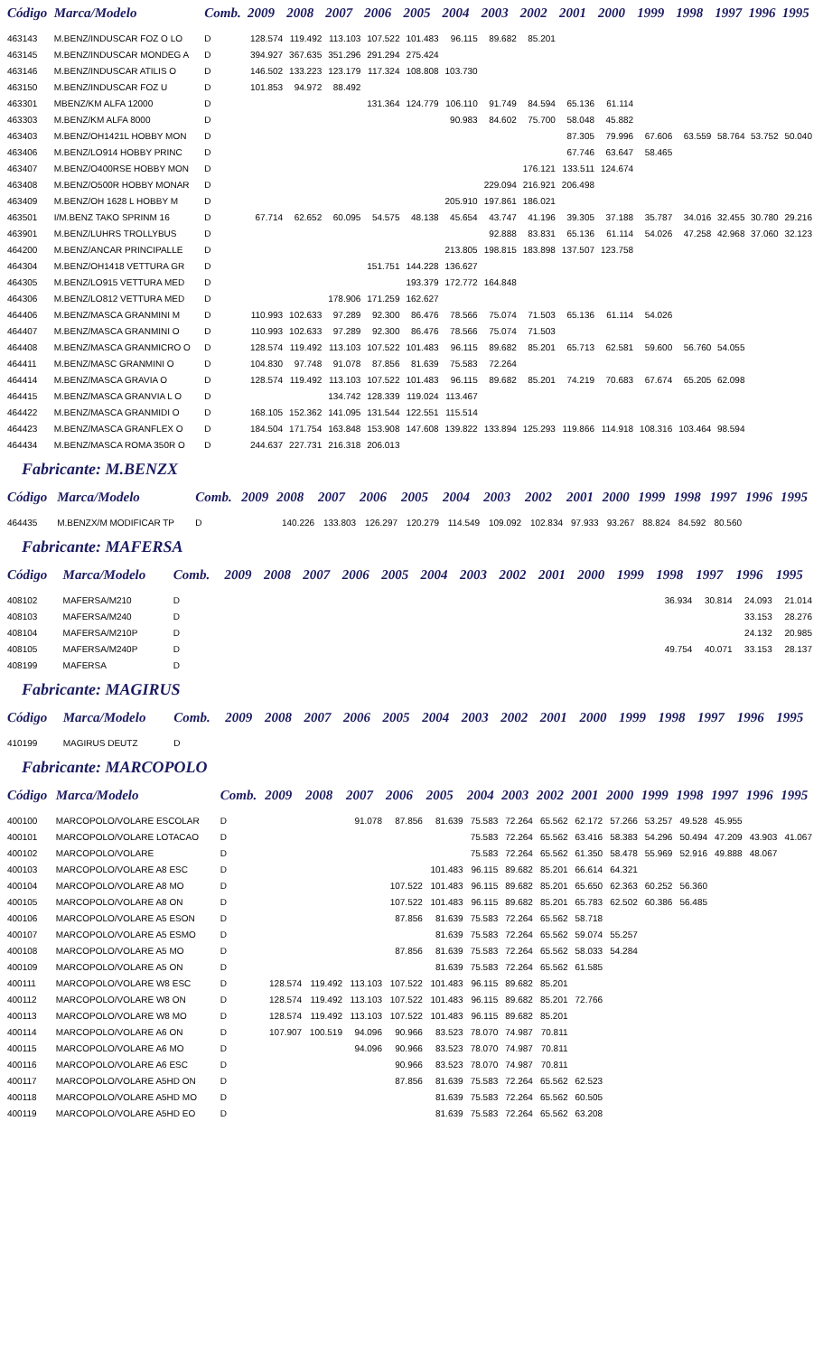| Código | Marca/Modelo | Comb. | 2009 | 2008 | 2007 | 2006 | 2005 | 2004 | 2003 | 2002 | 2001 | 2000 | 1999 | 1998 | 1997 | 1996 | 1995 |
| --- | --- | --- | --- | --- | --- | --- | --- | --- | --- | --- | --- | --- | --- | --- | --- | --- | --- |
| 463143 | M.BENZ/INDUSCAR FOZ O LO | D | 128.574 | 119.492 | 113.103 | 107.522 | 101.483 | 96.115 | 89.682 | 85.201 | | | | | | | |
| 463145 | M.BENZ/INDUSCAR MONDEG A | D | 394.927 | 367.635 | 351.296 | 291.294 | 275.424 | | | | | | | | | | |
| 463146 | M.BENZ/INDUSCAR ATILIS O | D | 146.502 | 133.223 | 123.179 | 117.324 | 108.808 | 103.730 | | | | | | | | | |
| 463150 | M.BENZ/INDUSCAR FOZ U | D | 101.853 | 94.972 | 88.492 | | | | | | | | | | | | |
| 463301 | MBENZ/KM ALFA 12000 | D | | | | 131.364 | 124.779 | 106.110 | 91.749 | 84.594 | 65.136 | 61.114 | | | | | |
| 463303 | M.BENZ/KM ALFA 8000 | D | | | | | | 90.983 | 84.602 | 75.700 | 58.048 | 45.882 | | | | | |
| 463403 | M.BENZ/OH1421L HOBBY MON | D | | | | | | | | | 87.305 | 79.996 | 67.606 | 63.559 | 58.764 | 53.752 | 50.040 |
| 463406 | M.BENZ/LO914 HOBBY PRINC | D | | | | | | | | | 67.746 | 63.647 | 58.465 | | | | |
| 463407 | M.BENZ/O400RSE HOBBY MON | D | | | | | | | | 176.121 | 133.511 | 124.674 | | | | | |
| 463408 | M.BENZ/O500R HOBBY MONAR | D | | | | | | | 229.094 | 216.921 | 206.498 | | | | | | |
| 463409 | M.BENZ/OH 1628 L HOBBY M | D | | | | | | 205.910 | 197.861 | 186.021 | | | | | | | |
| 463501 | I/M.BENZ TAKO SPRINM 16 | D | 67.714 | 62.652 | 60.095 | 54.575 | 48.138 | 45.654 | 43.747 | 41.196 | 39.305 | 37.188 | 35.787 | 34.016 | 32.455 | 30.780 | 29.216 |
| 463901 | M.BENZ/LUHRS TROLLYBUS | D | | | | | | | 92.888 | 83.831 | 65.136 | 61.114 | 54.026 | 47.258 | 42.968 | 37.060 | 32.123 |
| 464200 | M.BENZ/ANCAR PRINCIPALLE | D | | | | | | 213.805 | 198.815 | 183.898 | 137.507 | 123.758 | | | | | |
| 464304 | M.BENZ/OH1418 VETTURA GR | D | | | | 151.751 | 144.228 | 136.627 | | | | | | | | | |
| 464305 | M.BENZ/LO915 VETTURA MED | D | | | | | 193.379 | 172.772 | 164.848 | | | | | | | | |
| 464306 | M.BENZ/LO812 VETTURA MED | D | | | 178.906 | 171.259 | 162.627 | | | | | | | | | | |
| 464406 | M.BENZ/MASCA GRANMINI M | D | 110.993 | 102.633 | 97.289 | 92.300 | 86.476 | 78.566 | 75.074 | 71.503 | 65.136 | 61.114 | 54.026 | | | | |
| 464407 | M.BENZ/MASCA GRANMINI O | D | 110.993 | 102.633 | 97.289 | 92.300 | 86.476 | 78.566 | 75.074 | 71.503 | | | | | | | |
| 464408 | M.BENZ/MASCA GRANMICRO O | D | 128.574 | 119.492 | 113.103 | 107.522 | 101.483 | 96.115 | 89.682 | 85.201 | 65.713 | 62.581 | 59.600 | 56.760 | 54.055 | | |
| 464411 | M.BENZ/MASC GRANMINI O | D | 104.830 | 97.748 | 91.078 | 87.856 | 81.639 | 75.583 | 72.264 | | | | | | | | |
| 464414 | M.BENZ/MASCA GRAVIA O | D | 128.574 | 119.492 | 113.103 | 107.522 | 101.483 | 96.115 | 89.682 | 85.201 | 74.219 | 70.683 | 67.674 | 65.205 | 62.098 | | |
| 464415 | M.BENZ/MASCA GRANVIA L O | D | | | 134.742 | 128.339 | 119.024 | 113.467 | | | | | | | | | |
| 464422 | M.BENZ/MASCA GRANMIDI O | D | 168.105 | 152.362 | 141.095 | 131.544 | 122.551 | 115.514 | | | | | | | | | |
| 464423 | M.BENZ/MASCA GRANFLEX O | D | 184.504 | 171.754 | 163.848 | 153.908 | 147.608 | 139.822 | 133.894 | 125.293 | 119.866 | 114.918 | 108.316 | 103.464 | 98.594 | | |
| 464434 | M.BENZ/MASCA ROMA 350R O | D | 244.637 | 227.731 | 216.318 | 206.013 | | | | | | | | | | | |
Fabricante: M.BENZX
| Código | Marca/Modelo | Comb. | 2009 | 2008 | 2007 | 2006 | 2005 | 2004 | 2003 | 2002 | 2001 | 2000 | 1999 | 1998 | 1997 | 1996 | 1995 |
| --- | --- | --- | --- | --- | --- | --- | --- | --- | --- | --- | --- | --- | --- | --- | --- | --- | --- |
| 464435 | M.BENZX/M MODIFICAR TP | D | | 140.226 | 133.803 | 126.297 | 120.279 | 114.549 | 109.092 | 102.834 | 97.933 | 93.267 | 88.824 | 84.592 | 80.560 | | |
Fabricante: MAFERSA
| Código | Marca/Modelo | Comb. | 2009 | 2008 | 2007 | 2006 | 2005 | 2004 | 2003 | 2002 | 2001 | 2000 | 1999 | 1998 | 1997 | 1996 | 1995 |
| --- | --- | --- | --- | --- | --- | --- | --- | --- | --- | --- | --- | --- | --- | --- | --- | --- | --- |
| 408102 | MAFERSA/M210 | D | | | | | | | | | | | | 36.934 | 30.814 | 24.093 | 21.014 |
| 408103 | MAFERSA/M240 | D | | | | | | | | | | | | | | 33.153 | 28.276 |
| 408104 | MAFERSA/M210P | D | | | | | | | | | | | | | | 24.132 | 20.985 |
| 408105 | MAFERSA/M240P | D | | | | | | | | | | | | 49.754 | 40.071 | 33.153 | 28.137 |
| 408199 | MAFERSA | D | | | | | | | | | | | | | | | |
Fabricante: MAGIRUS
| Código | Marca/Modelo | Comb. | 2009 | 2008 | 2007 | 2006 | 2005 | 2004 | 2003 | 2002 | 2001 | 2000 | 1999 | 1998 | 1997 | 1996 | 1995 |
| --- | --- | --- | --- | --- | --- | --- | --- | --- | --- | --- | --- | --- | --- | --- | --- | --- | --- |
| 410199 | MAGIRUS DEUTZ | D | | | | | | | | | | | | | | | |
Fabricante: MARCOPOLO
| Código | Marca/Modelo | Comb. | 2009 | 2008 | 2007 | 2006 | 2005 | 2004 | 2003 | 2002 | 2001 | 2000 | 1999 | 1998 | 1997 | 1996 | 1995 |
| --- | --- | --- | --- | --- | --- | --- | --- | --- | --- | --- | --- | --- | --- | --- | --- | --- | --- |
| 400100 | MARCOPOLO/VOLARE ESCOLAR | D | | | 91.078 | 87.856 | 81.639 | 75.583 | 72.264 | 65.562 | 62.172 | 57.266 | 53.257 | 49.528 | 45.955 | | |
| 400101 | MARCOPOLO/VOLARE LOTACAO | D | | | | | | 75.583 | 72.264 | 65.562 | 63.416 | 58.383 | 54.296 | 50.494 | 47.209 | 43.903 | 41.067 |
| 400102 | MARCOPOLO/VOLARE | D | | | | | | 75.583 | 72.264 | 65.562 | 61.350 | 58.478 | 55.969 | 52.916 | 49.888 | 48.067 | |
| 400103 | MARCOPOLO/VOLARE A8 ESC | D | | | | | 101.483 | 96.115 | 89.682 | 85.201 | 66.614 | 64.321 | | | | | |
| 400104 | MARCOPOLO/VOLARE A8 MO | D | | | | 107.522 | 101.483 | 96.115 | 89.682 | 85.201 | 65.650 | 62.363 | 60.252 | 56.360 | | | |
| 400105 | MARCOPOLO/VOLARE A8 ON | D | | | | 107.522 | 101.483 | 96.115 | 89.682 | 85.201 | 65.783 | 62.502 | 60.386 | 56.485 | | | |
| 400106 | MARCOPOLO/VOLARE A5 ESON | D | | | | 87.856 | 81.639 | 75.583 | 72.264 | 65.562 | 58.718 | | | | | | |
| 400107 | MARCOPOLO/VOLARE A5 ESMO | D | | | | | 81.639 | 75.583 | 72.264 | 65.562 | 59.074 | 55.257 | | | | | |
| 400108 | MARCOPOLO/VOLARE A5 MO | D | | | | 87.856 | 81.639 | 75.583 | 72.264 | 65.562 | 58.033 | 54.284 | | | | | |
| 400109 | MARCOPOLO/VOLARE A5 ON | D | | | | | 81.639 | 75.583 | 72.264 | 65.562 | 61.585 | | | | | | |
| 400111 | MARCOPOLO/VOLARE W8 ESC | D | 128.574 | 119.492 | 113.103 | 107.522 | 101.483 | 96.115 | 89.682 | 85.201 | | | | | | | |
| 400112 | MARCOPOLO/VOLARE W8 ON | D | 128.574 | 119.492 | 113.103 | 107.522 | 101.483 | 96.115 | 89.682 | 85.201 | 72.766 | | | | | | |
| 400113 | MARCOPOLO/VOLARE W8 MO | D | 128.574 | 119.492 | 113.103 | 107.522 | 101.483 | 96.115 | 89.682 | 85.201 | | | | | | | |
| 400114 | MARCOPOLO/VOLARE A6 ON | D | 107.907 | 100.519 | 94.096 | 90.966 | 83.523 | 78.070 | 74.987 | 70.811 | | | | | | | |
| 400115 | MARCOPOLO/VOLARE A6 MO | D | | | 94.096 | 90.966 | 83.523 | 78.070 | 74.987 | 70.811 | | | | | | | |
| 400116 | MARCOPOLO/VOLARE A6 ESC | D | | | | 90.966 | 83.523 | 78.070 | 74.987 | 70.811 | | | | | | | |
| 400117 | MARCOPOLO/VOLARE A5HD ON | D | | | | 87.856 | 81.639 | 75.583 | 72.264 | 65.562 | 62.523 | | | | | | |
| 400118 | MARCOPOLO/VOLARE A5HD MO | D | | | | | 81.639 | 75.583 | 72.264 | 65.562 | 60.505 | | | | | | |
| 400119 | MARCOPOLO/VOLARE A5HD EO | D | | | | | 81.639 | 75.583 | 72.264 | 65.562 | 63.208 | | | | | | |